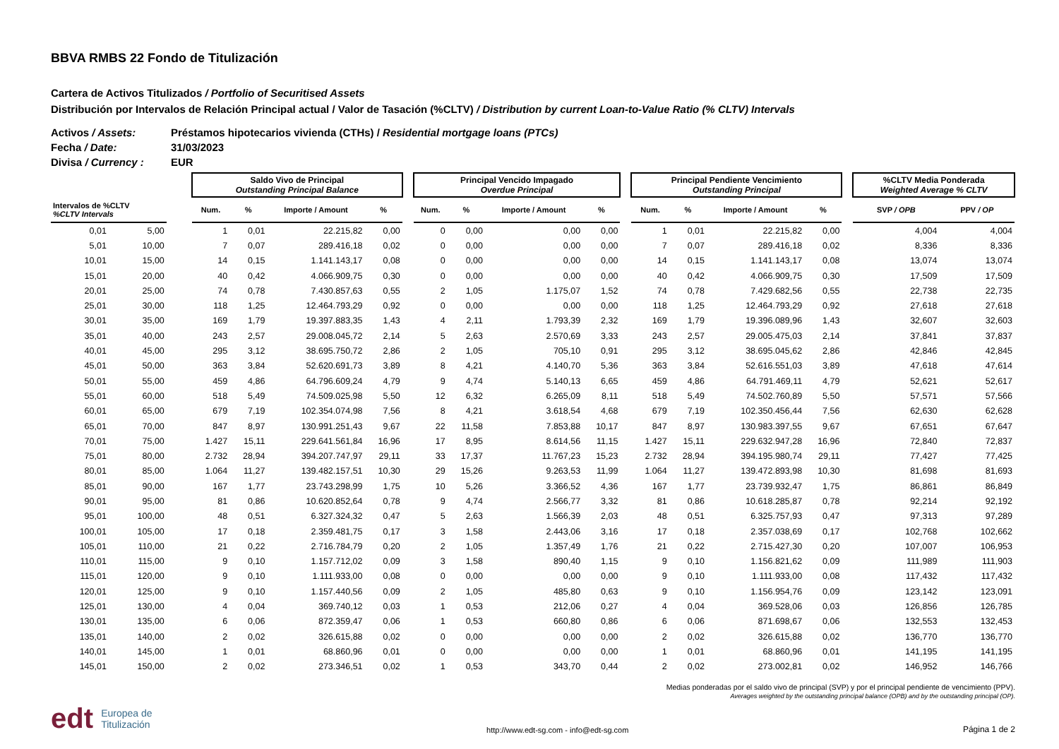BBVA RMBS 22 Fondo de Titulización
Cartera de Activos Titulizados / Portfolio of Securitised Assets
Distribución por Intervalos de Relación Principal actual / Valor de Tasación (%CLTV) / Distribution by current Loan-to-Value Ratio (% CLTV) Intervals
Activos / Assets: Préstamos hipotecarios vivienda (CTHs) / Residential mortgage loans (PTCs)
Fecha / Date: 31/03/2023
Divisa / Currency : EUR
| | | | Saldo Vivo de Principal Outstanding Principal Balance | | | | | Principal Vencido Impagado Overdue Principal | | | | | Principal Pendiente Vencimiento Outstanding Principal | | | | | %CLTV Media Ponderada Weighted Average % CLTV | |
| --- | --- | --- | --- | --- | --- | --- | --- | --- | --- | --- | --- | --- | --- | --- | --- | --- | --- | --- | --- |
| Intervalos de %CLTV %CLTV Intervals | | | Num. | % | Importe / Amount | % | | Num. | % | Importe / Amount | % | | Num. | % | Importe / Amount | % | | SVP / OPB | PPV / OP |
| 0,01 | 5,00 | | 1 | 0,01 | 22.215,82 | 0,00 | | 0 | 0,00 | 0,00 | 0,00 | | 1 | 0,01 | 22.215,82 | 0,00 | | 4,004 | 4,004 |
| 5,01 | 10,00 | | 7 | 0,07 | 289.416,18 | 0,02 | | 0 | 0,00 | 0,00 | 0,00 | | 7 | 0,07 | 289.416,18 | 0,02 | | 8,336 | 8,336 |
| 10,01 | 15,00 | | 14 | 0,15 | 1.141.143,17 | 0,08 | | 0 | 0,00 | 0,00 | 0,00 | | 14 | 0,15 | 1.141.143,17 | 0,08 | | 13,074 | 13,074 |
| 15,01 | 20,00 | | 40 | 0,42 | 4.066.909,75 | 0,30 | | 0 | 0,00 | 0,00 | 0,00 | | 40 | 0,42 | 4.066.909,75 | 0,30 | | 17,509 | 17,509 |
| 20,01 | 25,00 | | 74 | 0,78 | 7.430.857,63 | 0,55 | | 2 | 1,05 | 1.175,07 | 1,52 | | 74 | 0,78 | 7.429.682,56 | 0,55 | | 22,738 | 22,735 |
| 25,01 | 30,00 | | 118 | 1,25 | 12.464.793,29 | 0,92 | | 0 | 0,00 | 0,00 | 0,00 | | 118 | 1,25 | 12.464.793,29 | 0,92 | | 27,618 | 27,618 |
| 30,01 | 35,00 | | 169 | 1,79 | 19.397.883,35 | 1,43 | | 4 | 2,11 | 1.793,39 | 2,32 | | 169 | 1,79 | 19.396.089,96 | 1,43 | | 32,607 | 32,603 |
| 35,01 | 40,00 | | 243 | 2,57 | 29.008.045,72 | 2,14 | | 5 | 2,63 | 2.570,69 | 3,33 | | 243 | 2,57 | 29.005.475,03 | 2,14 | | 37,841 | 37,837 |
| 40,01 | 45,00 | | 295 | 3,12 | 38.695.750,72 | 2,86 | | 2 | 1,05 | 705,10 | 0,91 | | 295 | 3,12 | 38.695.045,62 | 2,86 | | 42,846 | 42,845 |
| 45,01 | 50,00 | | 363 | 3,84 | 52.620.691,73 | 3,89 | | 8 | 4,21 | 4.140,70 | 5,36 | | 363 | 3,84 | 52.616.551,03 | 3,89 | | 47,618 | 47,614 |
| 50,01 | 55,00 | | 459 | 4,86 | 64.796.609,24 | 4,79 | | 9 | 4,74 | 5.140,13 | 6,65 | | 459 | 4,86 | 64.791.469,11 | 4,79 | | 52,621 | 52,617 |
| 55,01 | 60,00 | | 518 | 5,49 | 74.509.025,98 | 5,50 | | 12 | 6,32 | 6.265,09 | 8,11 | | 518 | 5,49 | 74.502.760,89 | 5,50 | | 57,571 | 57,566 |
| 60,01 | 65,00 | | 679 | 7,19 | 102.354.074,98 | 7,56 | | 8 | 4,21 | 3.618,54 | 4,68 | | 679 | 7,19 | 102.350.456,44 | 7,56 | | 62,630 | 62,628 |
| 65,01 | 70,00 | | 847 | 8,97 | 130.991.251,43 | 9,67 | | 22 | 11,58 | 7.853,88 | 10,17 | | 847 | 8,97 | 130.983.397,55 | 9,67 | | 67,651 | 67,647 |
| 70,01 | 75,00 | | 1.427 | 15,11 | 229.641.561,84 | 16,96 | | 17 | 8,95 | 8.614,56 | 11,15 | | 1.427 | 15,11 | 229.632.947,28 | 16,96 | | 72,840 | 72,837 |
| 75,01 | 80,00 | | 2.732 | 28,94 | 394.207.747,97 | 29,11 | | 33 | 17,37 | 11.767,23 | 15,23 | | 2.732 | 28,94 | 394.195.980,74 | 29,11 | | 77,427 | 77,425 |
| 80,01 | 85,00 | | 1.064 | 11,27 | 139.482.157,51 | 10,30 | | 29 | 15,26 | 9.263,53 | 11,99 | | 1.064 | 11,27 | 139.472.893,98 | 10,30 | | 81,698 | 81,693 |
| 85,01 | 90,00 | | 167 | 1,77 | 23.743.298,99 | 1,75 | | 10 | 5,26 | 3.366,52 | 4,36 | | 167 | 1,77 | 23.739.932,47 | 1,75 | | 86,861 | 86,849 |
| 90,01 | 95,00 | | 81 | 0,86 | 10.620.852,64 | 0,78 | | 9 | 4,74 | 2.566,77 | 3,32 | | 81 | 0,86 | 10.618.285,87 | 0,78 | | 92,214 | 92,192 |
| 95,01 | 100,00 | | 48 | 0,51 | 6.327.324,32 | 0,47 | | 5 | 2,63 | 1.566,39 | 2,03 | | 48 | 0,51 | 6.325.757,93 | 0,47 | | 97,313 | 97,289 |
| 100,01 | 105,00 | | 17 | 0,18 | 2.359.481,75 | 0,17 | | 3 | 1,58 | 2.443,06 | 3,16 | | 17 | 0,18 | 2.357.038,69 | 0,17 | | 102,768 | 102,662 |
| 105,01 | 110,00 | | 21 | 0,22 | 2.716.784,79 | 0,20 | | 2 | 1,05 | 1.357,49 | 1,76 | | 21 | 0,22 | 2.715.427,30 | 0,20 | | 107,007 | 106,953 |
| 110,01 | 115,00 | | 9 | 0,10 | 1.157.712,02 | 0,09 | | 3 | 1,58 | 890,40 | 1,15 | | 9 | 0,10 | 1.156.821,62 | 0,09 | | 111,989 | 111,903 |
| 115,01 | 120,00 | | 9 | 0,10 | 1.111.933,00 | 0,08 | | 0 | 0,00 | 0,00 | 0,00 | | 9 | 0,10 | 1.111.933,00 | 0,08 | | 117,432 | 117,432 |
| 120,01 | 125,00 | | 9 | 0,10 | 1.157.440,56 | 0,09 | | 2 | 1,05 | 485,80 | 0,63 | | 9 | 0,10 | 1.156.954,76 | 0,09 | | 123,142 | 123,091 |
| 125,01 | 130,00 | | 4 | 0,04 | 369.740,12 | 0,03 | | 1 | 0,53 | 212,06 | 0,27 | | 4 | 0,04 | 369.528,06 | 0,03 | | 126,856 | 126,785 |
| 130,01 | 135,00 | | 6 | 0,06 | 872.359,47 | 0,06 | | 1 | 0,53 | 660,80 | 0,86 | | 6 | 0,06 | 871.698,67 | 0,06 | | 132,553 | 132,453 |
| 135,01 | 140,00 | | 2 | 0,02 | 326.615,88 | 0,02 | | 0 | 0,00 | 0,00 | 0,00 | | 2 | 0,02 | 326.615,88 | 0,02 | | 136,770 | 136,770 |
| 140,01 | 145,00 | | 1 | 0,01 | 68.860,96 | 0,01 | | 0 | 0,00 | 0,00 | 0,00 | | 1 | 0,01 | 68.860,96 | 0,01 | | 141,195 | 141,195 |
| 145,01 | 150,00 | | 2 | 0,02 | 273.346,51 | 0,02 | | 1 | 0,53 | 343,70 | 0,44 | | 2 | 0,02 | 273.002,81 | 0,02 | | 146,952 | 146,766 |
Medias ponderadas por el saldo vivo de principal (SVP) y por el principal pendiente de vencimiento (PPV).
Averages weighted by the outstanding principal balance (OPB) and by the outstanding principal (OP).
edt Europea de
Titulización
http://www.edt-sg.com - info@edt-sg.com
Página 1 de 2